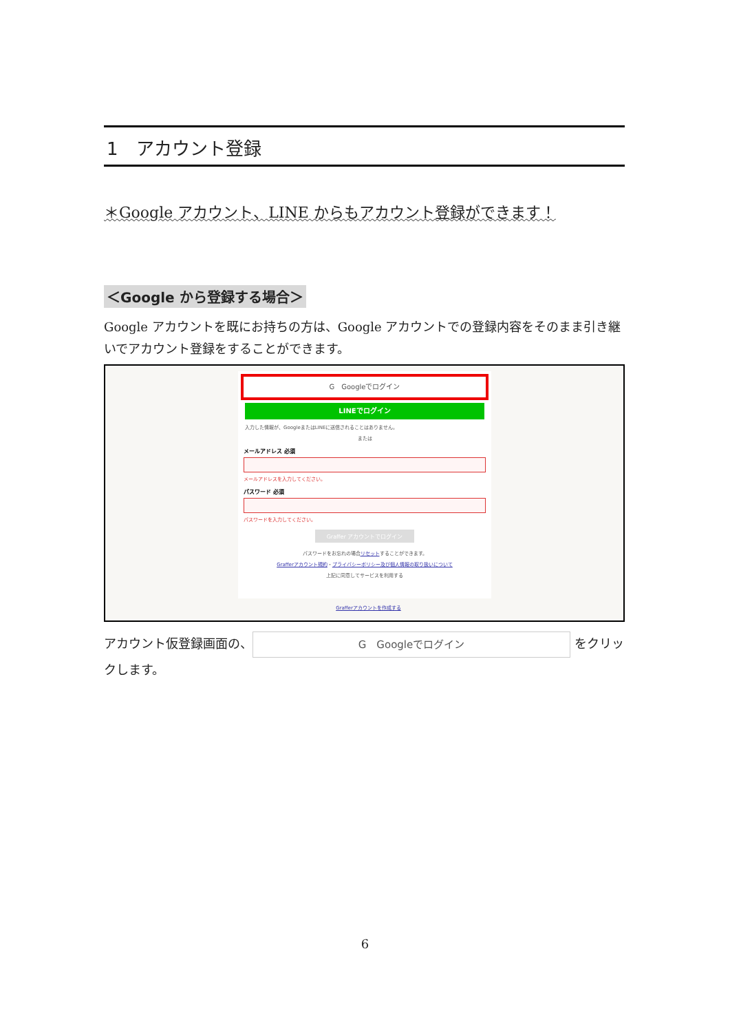1　アカウント登録
＊Google アカウント、LINE からもアカウント登録ができます！
＜Google から登録する場合＞
Google アカウントを既にお持ちの方は、Google アカウントでの登録内容をそのまま引き継いでアカウント登録をすることができます。
G　Googleでログイン
LINEでログイン
入力した情報が、GoogleまたはLINEに送信されることはありません。
または
メールアドレス 必須
メールアドレスを入力してください。
パスワード 必須
パスワードを入力してください。
Graffer アカウントでログイン
パスワードをお忘れの場合リセットすることができます。
Grafferアカウント規約・プライバシーポリシー及び個人情報の取り扱いについて
上記に同意してサービスを利用する
Grafferアカウントを作成する
アカウント仮登録画面の、 G　Googleでログイン をクリックします。
6